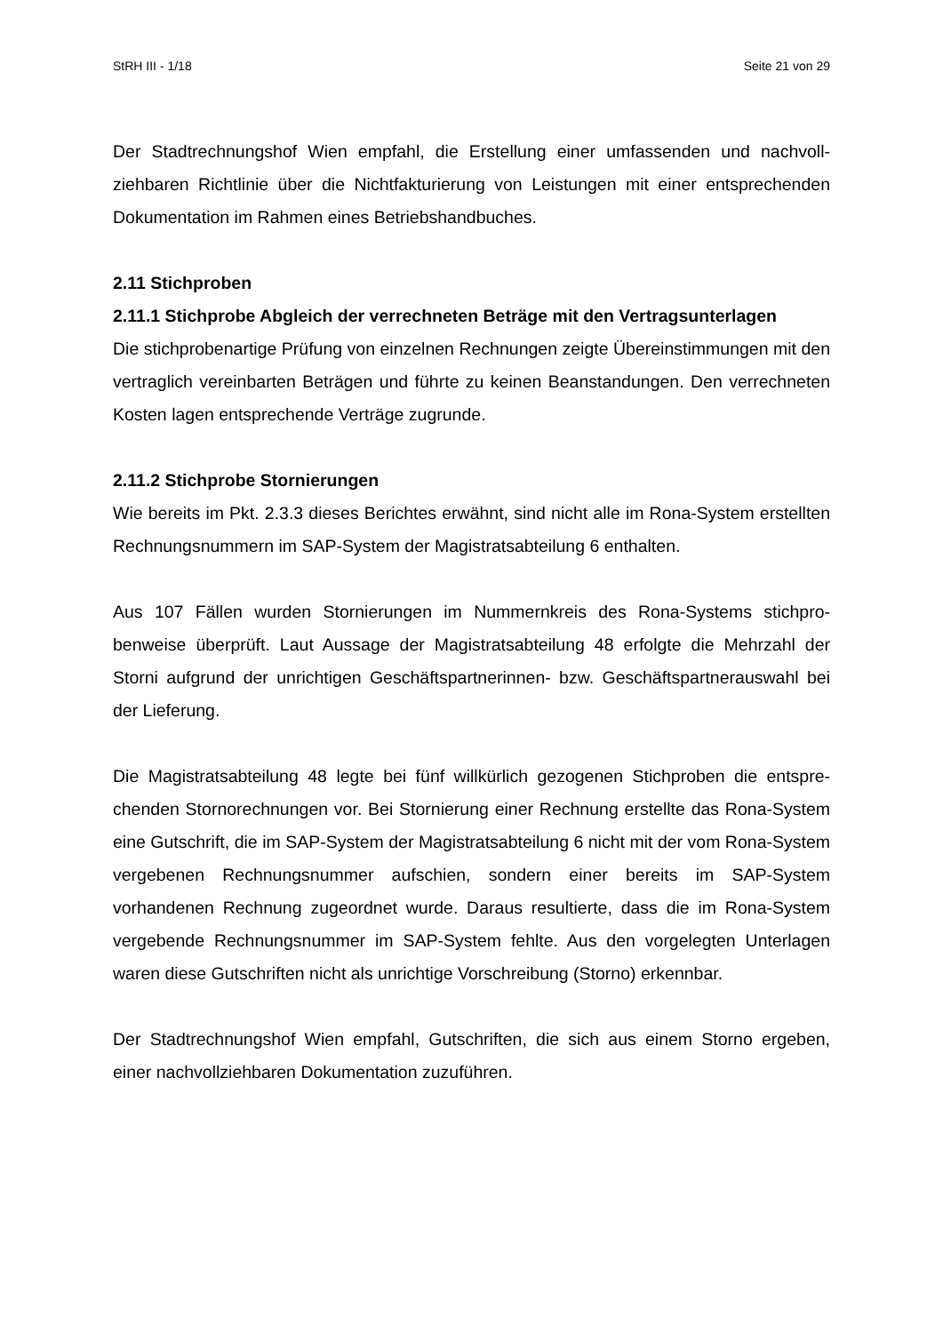StRH III - 1/18 Seite 21 von 29
Der Stadtrechnungshof Wien empfahl, die Erstellung einer umfassenden und nachvoll­ziehbaren Richtlinie über die Nichtfakturierung von Leistungen mit einer entsprechen­den Dokumentation im Rahmen eines Betriebshandbuches.
2.11 Stichproben
2.11.1 Stichprobe Abgleich der verrechneten Beträge mit den Vertragsunterlagen
Die stichprobenartige Prüfung von einzelnen Rechnungen zeigte Übereinstimmungen mit den vertraglich vereinbarten Beträgen und führte zu keinen Beanstandungen. Den verrechneten Kosten lagen entsprechende Verträge zugrunde.
2.11.2 Stichprobe Stornierungen
Wie bereits im Pkt. 2.3.3 dieses Berichtes erwähnt, sind nicht alle im Rona-System er­stellten Rechnungsnummern im SAP-System der Magistratsabteilung 6 enthalten.
Aus 107 Fällen wurden Stornierungen im Nummernkreis des Rona-Systems stichpro­benweise überprüft. Laut Aussage der Magistratsabteilung 48 erfolgte die Mehrzahl der Storni aufgrund der unrichtigen Geschäftspartnerinnen- bzw. Geschäftspartnerauswahl bei der Lieferung.
Die Magistratsabteilung 48 legte bei fünf willkürlich gezogenen Stichproben die entspre­chenden Stornorechnungen vor. Bei Stornierung einer Rechnung erstellte das Rona-System eine Gutschrift, die im SAP-System der Magistratsabteilung 6 nicht mit der vom Rona-System vergebenen Rechnungsnummer aufschien, sondern einer bereits im SAP-System vorhandenen Rechnung zugeordnet wurde. Daraus resultierte, dass die im Rona-System vergebende Rechnungsnummer im SAP-System fehlte. Aus den vorge­legten Unterlagen waren diese Gutschriften nicht als unrichtige Vorschreibung (Storno) erkennbar.
Der Stadtrechnungshof Wien empfahl, Gutschriften, die sich aus einem Storno ergeben, einer nachvollziehbaren Dokumentation zuzuführen.